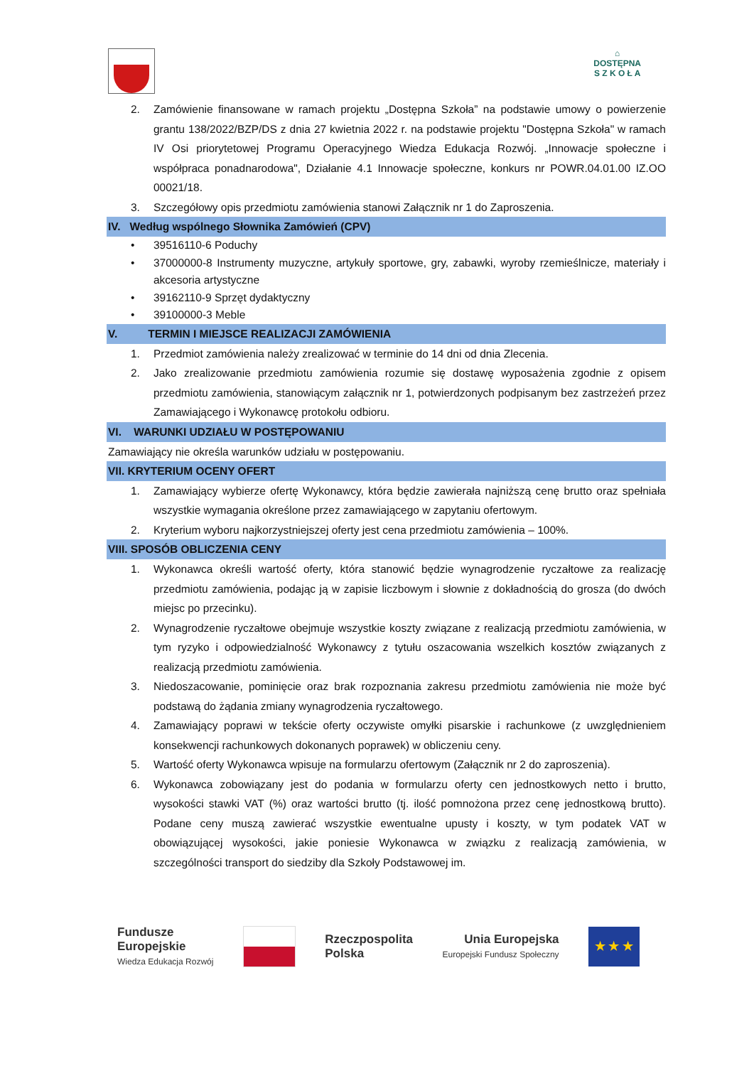⌂
DOSTĘPNA
S Z K O Ł A
2. Zamówienie finansowane w ramach projektu „Dostępna Szkoła” na podstawie umowy o powierzenie grantu 138/2022/BZP/DS z dnia 27 kwietnia 2022 r. na podstawie projektu "Dostępna Szkoła" w ramach IV Osi priorytetowej Programu Operacyjnego Wiedza Edukacja Rozwój. „Innowacje społeczne i współpraca ponadnarodowa", Działanie 4.1 Innowacje społeczne, konkurs nr POWR.04.01.00 IZ.OO 00021/18.
3. Szczegółowy opis przedmiotu zamówienia stanowi Załącznik nr 1 do Zaproszenia.
IV. Według wspólnego Słownika Zamówień (CPV)
• 39516110-6 Poduchy
• 37000000-8 Instrumenty muzyczne, artykuły sportowe, gry, zabawki, wyroby rzemieślnicze, materiały i akcesoria artystyczne
• 39162110-9 Sprzęt dydaktyczny
• 39100000-3 Meble
V. TERMIN I MIEJSCE REALIZACJI ZAMÓWIENIA
1. Przedmiot zamówienia należy zrealizować w terminie do 14 dni od dnia Zlecenia.
2. Jako zrealizowanie przedmiotu zamówienia rozumie się dostawę wyposażenia zgodnie z opisem przedmiotu zamówienia, stanowiącym załącznik nr 1, potwierdzonych podpisanym bez zastrzeżeń przez Zamawiającego i Wykonawcę protokołu odbioru.
VI. WARUNKI UDZIAŁU W POSTĘPOWANIU
Zamawiający nie określa warunków udziału w postępowaniu.
VII. KRYTERIUM OCENY OFERT
1. Zamawiający wybierze ofertę Wykonawcy, która będzie zawierała najniższą cenę brutto oraz spełniała wszystkie wymagania określone przez zamawiającego w zapytaniu ofertowym.
2. Kryterium wyboru najkorzystniejszej oferty jest cena przedmiotu zamówienia – 100%.
VIII. SPOSÓB OBLICZENIA CENY
1. Wykonawca określi wartość oferty, która stanowić będzie wynagrodzenie ryczałtowe za realizację przedmiotu zamówienia, podając ją w zapisie liczbowym i słownie z dokładnością do grosza (do dwóch miejsc po przecinku).
2. Wynagrodzenie ryczałtowe obejmuje wszystkie koszty związane z realizacją przedmiotu zamówienia, w tym ryzyko i odpowiedzialność Wykonawcy z tytułu oszacowania wszelkich kosztów związanych z realizacją przedmiotu zamówienia.
3. Niedoszacowanie, pominięcie oraz brak rozpoznania zakresu przedmiotu zamówienia nie może być podstawą do żądania zmiany wynagrodzenia ryczałtowego.
4. Zamawiający poprawi w tekście oferty oczywiste omyłki pisarskie i rachunkowe (z uwzględnieniem konsekwencji rachunkowych dokonanych poprawek) w obliczeniu ceny.
5. Wartość oferty Wykonawca wpisuje na formularzu ofertowym (Załącznik nr 2 do zaproszenia).
6. Wykonawca zobowiązany jest do podania w formularzu oferty cen jednostkowych netto i brutto, wysokości stawki VAT (%) oraz wartości brutto (tj. ilość pomnożona przez cenę jednostkową brutto). Podane ceny muszą zawierać wszystkie ewentualne upusty i koszty, w tym podatek VAT w obowiązującej wysokości, jakie poniesie Wykonawca w związku z realizacją zamówienia, w szczególności transport do siedziby dla Szkoły Podstawowej im.
Fundusze
Europejskie
Wiedza Edukacja Rozwój
Rzeczpospolita
Polska
Unia Europejska
Europejski Fundusz Społeczny
★ ★ ★